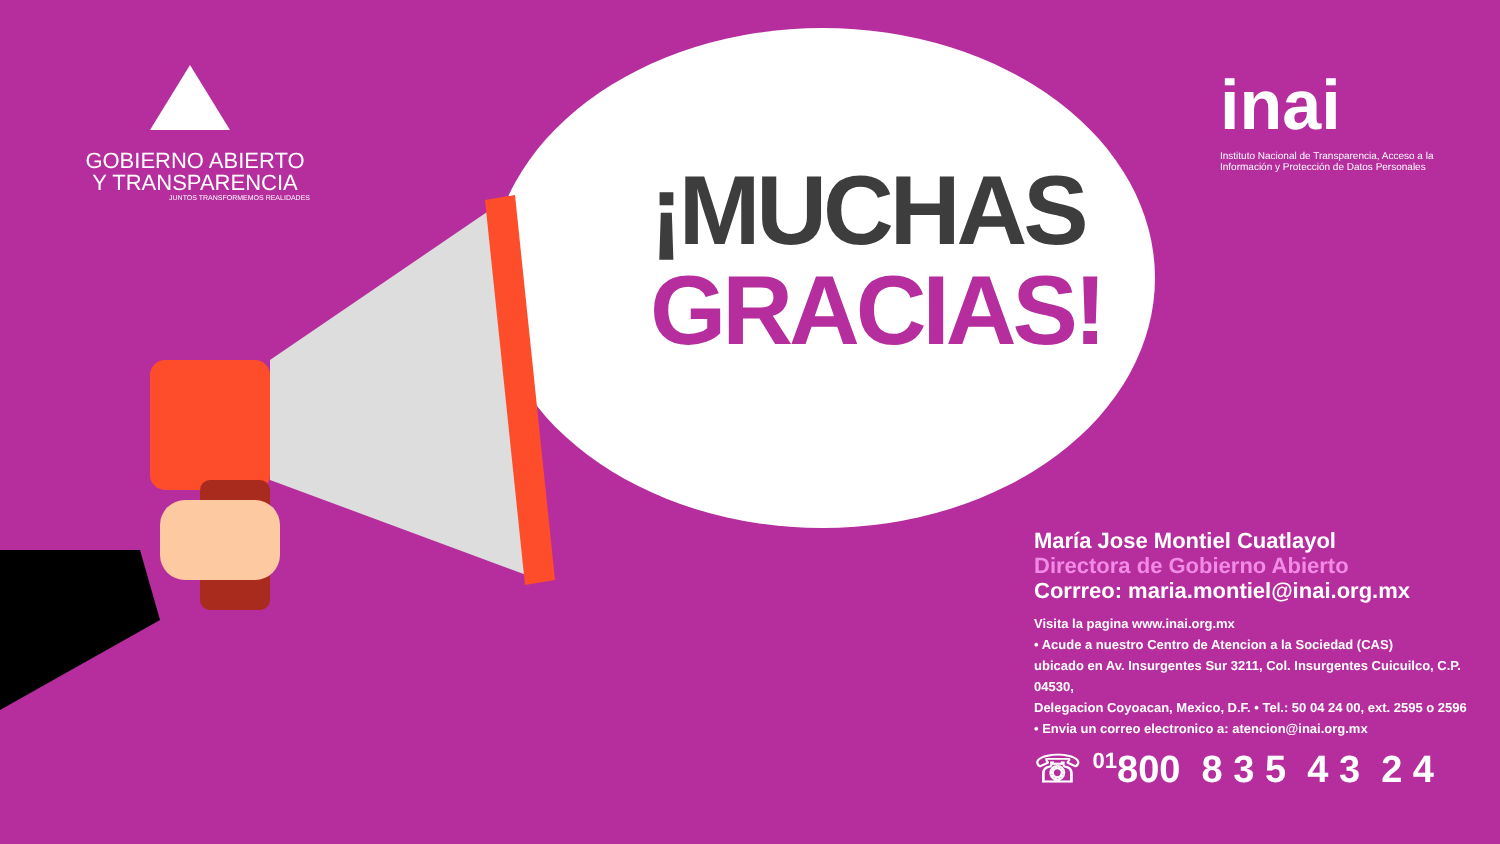GOBIERNO ABIERTO
Y TRANSPARENCIA
JUNTOS TRANSFORMEMOS REALIDADES
inai
Instituto Nacional de Transparencia, Acceso a la Información y Protección de Datos Personales
¡MUCHAS
GRACIAS!
María Jose Montiel Cuatlayol
Directora de Gobierno Abierto
Corrreo: maria.montiel@inai.org.mx
Visita la pagina www.inai.org.mx
• Acude a nuestro Centro de Atencion a la Sociedad (CAS)
ubicado en Av. Insurgentes Sur 3211, Col. Insurgentes Cuicuilco, C.P. 04530,
Delegacion Coyoacan, Mexico, D.F. • Tel.: 50 04 24 00, ext. 2595 o 2596
• Envia un correo electronico a: atencion@inai.org.mx
☏ <sup>01</sup>800 8 3 5 4 3 2 4